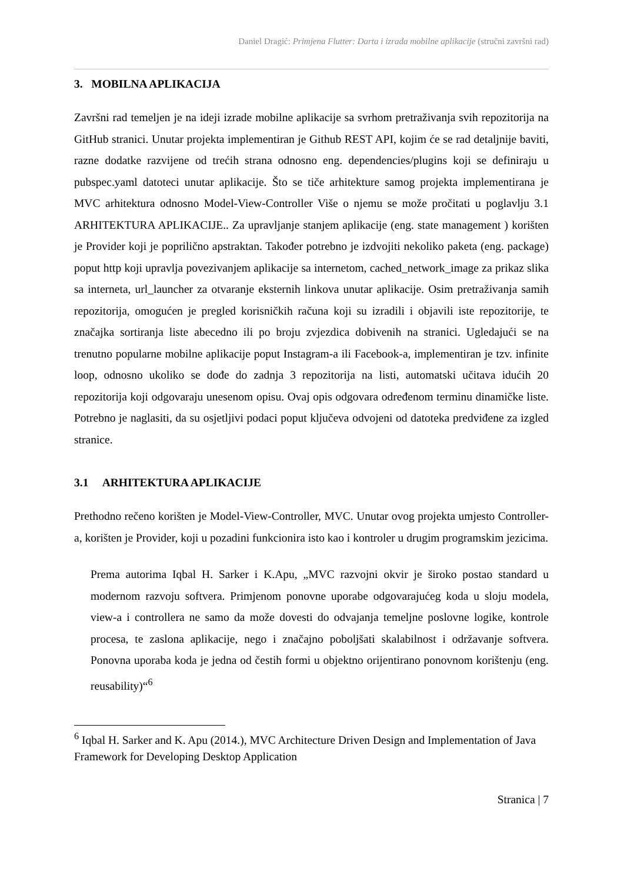Daniel Dragić: Primjena Flutter: Darta i izrada mobilne aplikacije (stručni završni rad)
3. MOBILNA APLIKACIJA
Završni rad temeljen je na ideji izrade mobilne aplikacije sa svrhom pretraživanja svih repozitorija na GitHub stranici. Unutar projekta implementiran je Github REST API, kojim će se rad detaljnije baviti, razne dodatke razvijene od trećih strana odnosno eng. dependencies/plugins koji se definiraju u pubspec.yaml datoteci unutar aplikacije. Što se tiče arhitekture samog projekta implementirana je MVC arhitektura odnosno Model-View-Controller Više o njemu se može pročitati u poglavlju 3.1 ARHITEKTURA APLIKACIJE.. Za upravljanje stanjem aplikacije (eng. state management ) korišten je Provider koji je poprilično apstraktan. Također potrebno je izdvojiti nekoliko paketa (eng. package) poput http koji upravlja povezivanjem aplikacije sa internetom, cached_network_image za prikaz slika sa interneta, url_launcher za otvaranje eksternih linkova unutar aplikacije. Osim pretraživanja samih repozitorija, omogućen je pregled korisničkih računa koji su izradili i objavili iste repozitorije, te značajka sortiranja liste abecedno ili po broju zvjezdica dobivenih na stranici. Ugledajući se na trenutno popularne mobilne aplikacije poput Instagram-a ili Facebook-a, implementiran je tzv. infinite loop, odnosno ukoliko se dođe do zadnja 3 repozitorija na listi, automatski učitava idućih 20 repozitorija koji odgovaraju unesenom opisu. Ovaj opis odgovara određenom terminu dinamičke liste. Potrebno je naglasiti, da su osjetljivi podaci poput ključeva odvojeni od datoteka predviđene za izgled stranice.
3.1 ARHITEKTURA APLIKACIJE
Prethodno rečeno korišten je Model-View-Controller, MVC. Unutar ovog projekta umjesto Controller-a, korišten je Provider, koji u pozadini funkcionira isto kao i kontroler u drugim programskim jezicima.
Prema autorima Iqbal H. Sarker i K.Apu, „MVC razvojni okvir je široko postao standard u modernom razvoju softvera. Primjenom ponovne uporabe odgovarajućeg koda u sloju modela, view-a i controllera ne samo da može dovesti do odvajanja temeljne poslovne logike, kontrole procesa, te zaslona aplikacije, nego i značajno poboljšati skalabilnost i održavanje softvera. Ponovna uporaba koda je jedna od čestih formi u objektno orijentirano ponovnom korištenju (eng. reusability)“<sup>6</sup>
<sup>6</sup> Iqbal H. Sarker and K. Apu (2014.), MVC Architecture Driven Design and Implementation of Java Framework for Developing Desktop Application
Stranica | 7